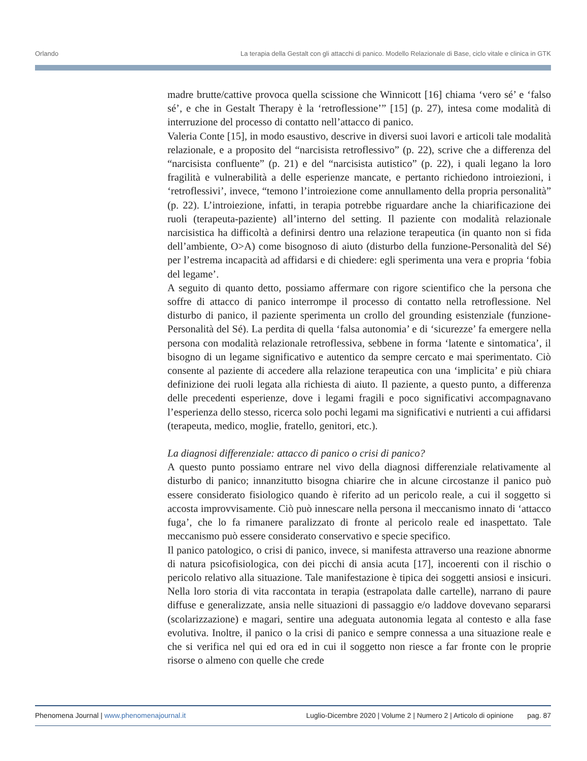Orlando La terapia della Gestalt con gli attacchi di panico. Modello Relazionale di Base, ciclo vitale e clinica in GTK
madre brutte/cattive provoca quella scissione che Winnicott [16] chiama ‘vero sé’ e ‘falso sé’, e che in Gestalt Therapy è la ‘retroflessione’” [15] (p. 27), intesa come modalità di interruzione del processo di contatto nell’attacco di panico.
Valeria Conte [15], in modo esaustivo, descrive in diversi suoi lavori e articoli tale modalità relazionale, e a proposito del “narcisista retroflessivo” (p. 22), scrive che a differenza del “narcisista confluente” (p. 21) e del “narcisista autistico” (p. 22), i quali legano la loro fragilità e vulnerabilità a delle esperienze mancate, e pertanto richiedono introiezioni, i ‘retroflessivi’, invece, “temono l’introiezione come annullamento della propria personalità” (p. 22). L’introiezione, infatti, in terapia potrebbe riguardare anche la chiarificazione dei ruoli (terapeuta-paziente) all’interno del setting. Il paziente con modalità relazionale narcisistica ha difficoltà a definirsi dentro una relazione terapeutica (in quanto non si fida dell’ambiente, O>A) come bisognoso di aiuto (disturbo della funzione-Personalità del Sé) per l’estrema incapacità ad affidarsi e di chiedere: egli sperimenta una vera e propria ‘fobia del legame’.
A seguito di quanto detto, possiamo affermare con rigore scientifico che la persona che soffre di attacco di panico interrompe il processo di contatto nella retroflessione. Nel disturbo di panico, il paziente sperimenta un crollo del grounding esistenziale (funzione-Personalità del Sé). La perdita di quella ‘falsa autonomia’ e di ‘sicurezze’ fa emergere nella persona con modalità relazionale retroflessiva, sebbene in forma ‘latente e sintomatica’, il bisogno di un legame significativo e autentico da sempre cercato e mai sperimentato. Ciò consente al paziente di accedere alla relazione terapeutica con una ‘implicita’ e più chiara definizione dei ruoli legata alla richiesta di aiuto. Il paziente, a questo punto, a differenza delle precedenti esperienze, dove i legami fragili e poco significativi accompagnavano l’esperienza dello stesso, ricerca solo pochi legami ma significativi e nutrienti a cui affidarsi (terapeuta, medico, moglie, fratello, genitori, etc.).
La diagnosi differenziale: attacco di panico o crisi di panico?
A questo punto possiamo entrare nel vivo della diagnosi differenziale relativamente al disturbo di panico; innanzitutto bisogna chiarire che in alcune circostanze il panico può essere considerato fisiologico quando è riferito ad un pericolo reale, a cui il soggetto si accosta improvvisamente. Ciò può innescare nella persona il meccanismo innato di ‘attacco fuga’, che lo fa rimanere paralizzato di fronte al pericolo reale ed inaspettato. Tale meccanismo può essere considerato conservativo e specie specifico.
Il panico patologico, o crisi di panico, invece, si manifesta attraverso una reazione abnorme di natura psicofisiologica, con dei picchi di ansia acuta [17], incoerenti con il rischio o pericolo relativo alla situazione. Tale manifestazione è tipica dei soggetti ansiosi e insicuri. Nella loro storia di vita raccontata in terapia (estrapolata dalle cartelle), narrano di paure diffuse e generalizzate, ansia nelle situazioni di passaggio e/o laddove dovevano separarsi (scolarizzazione) e magari, sentire una adeguata autonomia legata al contesto e alla fase evolutiva. Inoltre, il panico o la crisi di panico e sempre connessa a una situazione reale e che si verifica nel qui ed ora ed in cui il soggetto non riesce a far fronte con le proprie risorse o almeno con quelle che crede
Phenomena Journal | www.phenomenajournal.it Luglio-Dicembre 2020 | Volume 2 | Numero 2 | Articolo di opinione pag. 87